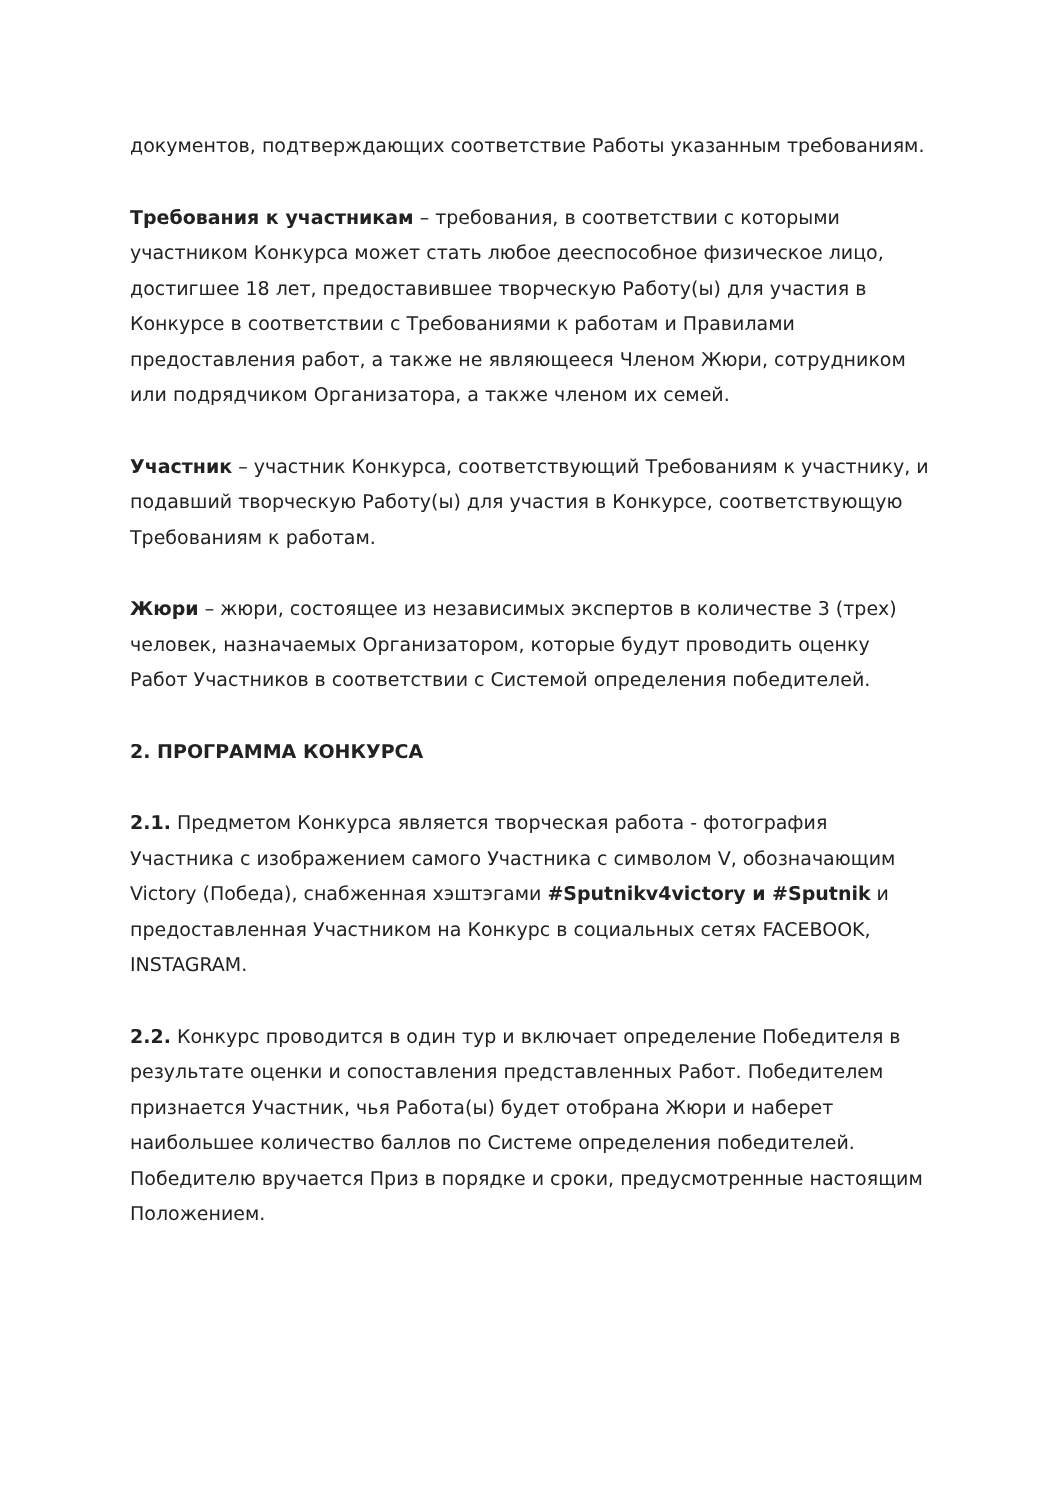документов, подтверждающих соответствие Работы указанным требованиям.
Требования к участникам – требования, в соответствии с которыми участником Конкурса может стать любое дееспособное физическое лицо, достигшее 18 лет, предоставившее творческую Работу(ы) для участия в Конкурсе в соответствии с Требованиями к работам и Правилами предоставления работ, а также не являющееся Членом Жюри, сотрудником или подрядчиком Организатора, а также членом их семей.
Участник – участник Конкурса, соответствующий Требованиям к участнику, и подавший творческую Работу(ы) для участия в Конкурсе, соответствующую Требованиям к работам.
Жюри – жюри, состоящее из независимых экспертов в количестве 3 (трех) человек, назначаемых Организатором, которые будут проводить оценку Работ Участников в соответствии с Системой определения победителей.
2. ПРОГРАММА КОНКУРСА
2.1. Предметом Конкурса является творческая работа - фотография Участника с изображением самого Участника с символом V, обозначающим Victory (Победа), снабженная хэштэгами #Sputnikv4victory и #Sputnik и предоставленная Участником на Конкурс в социальных сетях FACEBOOK, INSTAGRAM.
2.2. Конкурс проводится в один тур и включает определение Победителя в результате оценки и сопоставления представленных Работ. Победителем признается Участник, чья Работа(ы) будет отобрана Жюри и наберет наибольшее количество баллов по Системе определения победителей. Победителю вручается Приз в порядке и сроки, предусмотренные настоящим Положением.